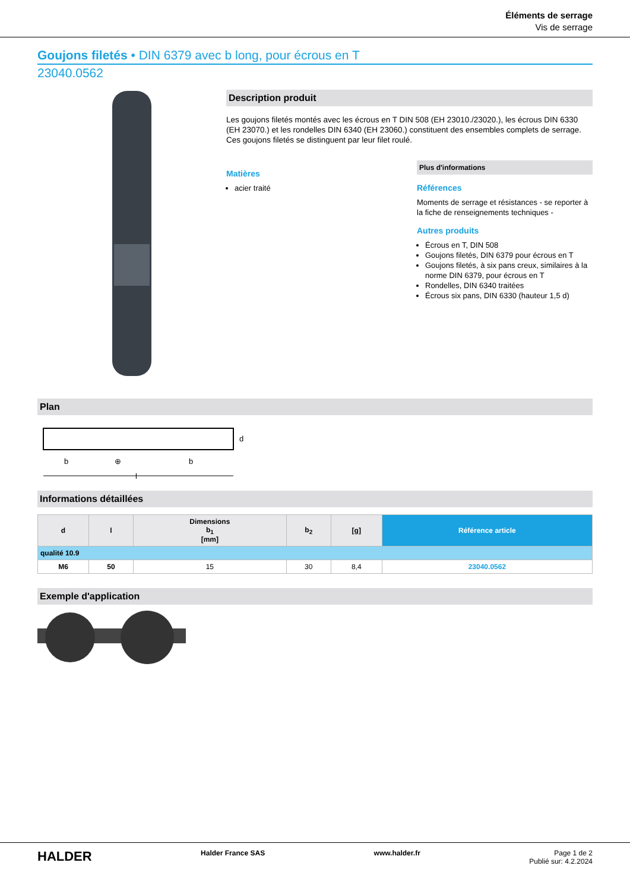Éléments de serrage
Vis de serrage
Goujons filetés • DIN 6379 avec b long, pour écrous en T
23040.0562
Description produit
Les goujons filetés montés avec les écrous en T DIN 508 (EH 23010./23020.), les écrous DIN 6330 (EH 23070.) et les rondelles DIN 6340 (EH 23060.) constituent des ensembles complets de serrage.
Ces goujons filetés se distinguent par leur filet roulé.
Matières
acier traité
Plus d'informations
Références
Moments de serrage et résistances - se reporter à la fiche de renseignements techniques -
Autres produits
Écrous en T, DIN 508
Goujons filetés, DIN 6379 pour écrous en T
Goujons filetés, à six pans creux, similaires à la norme DIN 6379, pour écrous en T
Rondelles, DIN 6340 traitées
Écrous six pans, DIN 6330 (hauteur 1,5 d)
Plan
b
⊕
b
l
d
Informations détaillées
| d | l | Dimensions b<sub>1</sub> [mm] | b<sub>2</sub> | [g] | Référence article |
| --- | --- | --- | --- | --- | --- |
| qualité 10.9 | | | | | |
| M6 | 50 | 15 | 30 | 8,4 | 23040.0562 |
Exemple d'application
HALDER Halder France SAS www.halder.fr Page 1 de 2
Publié sur: 4.2.2024